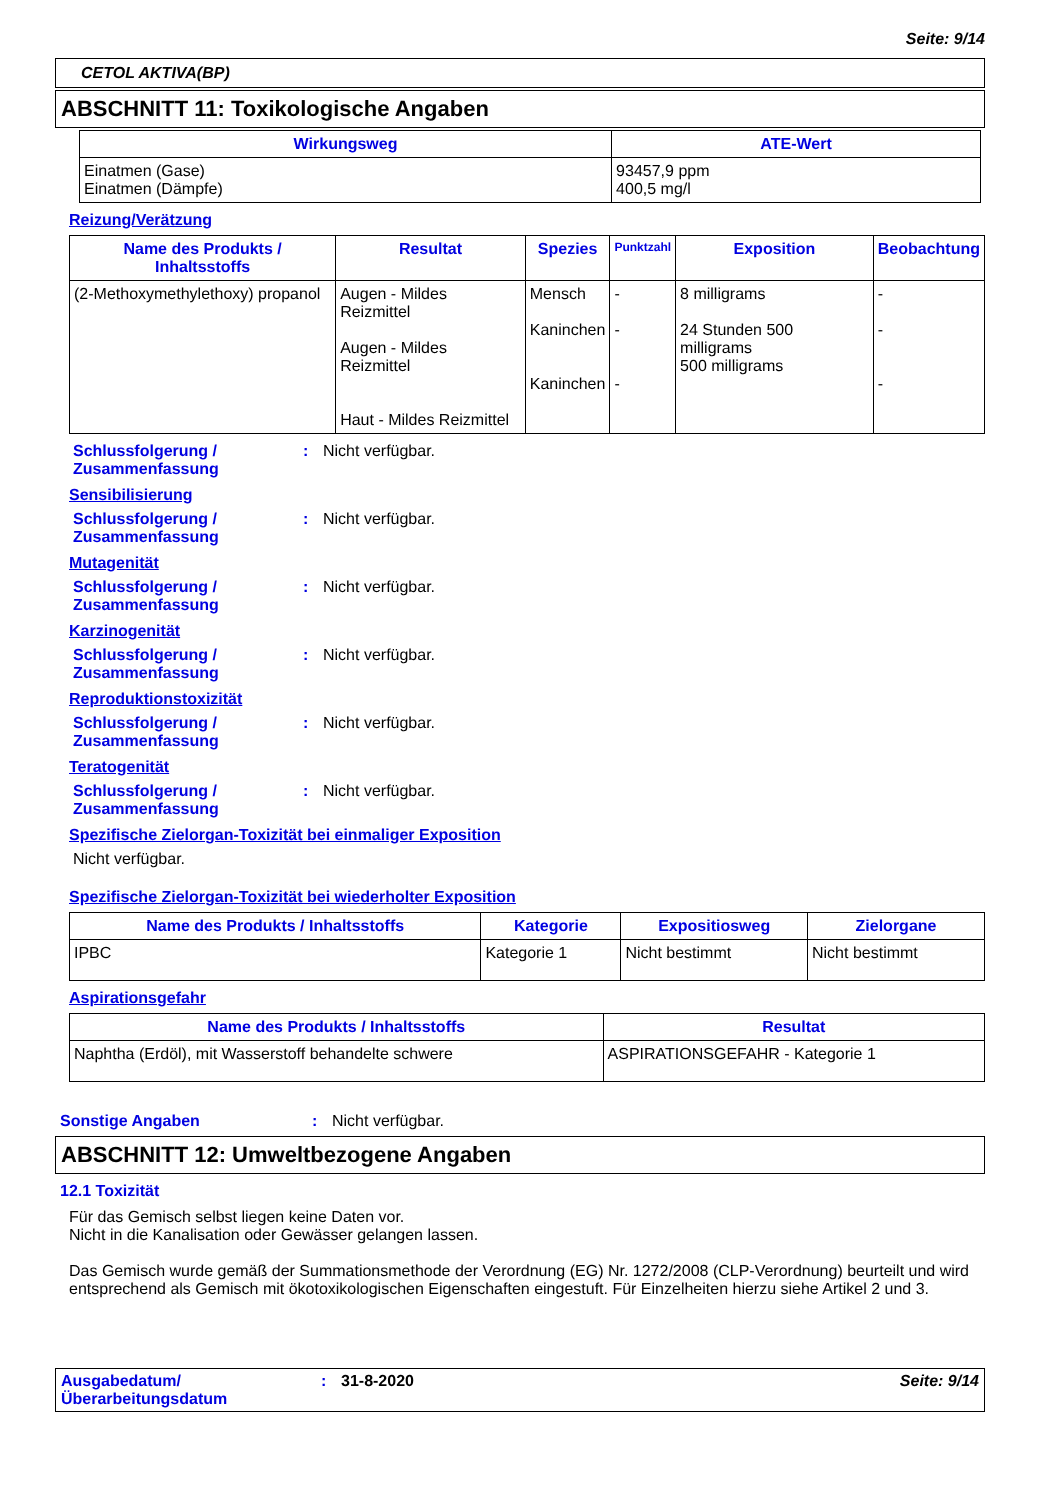Seite: 9/14
CETOL AKTIVA(BP)
ABSCHNITT 11: Toxikologische Angaben
| Wirkungsweg | ATE-Wert |
| --- | --- |
| Einatmen (Gase) Einatmen (Dämpfe) | 93457,9 ppm 400,5 mg/l |
Reizung/Verätzung
| Name des Produkts / Inhaltsstoffs | Resultat | Spezies | Punktzahl | Exposition | Beobachtung |
| --- | --- | --- | --- | --- | --- |
| (2-Methoxymethylethoxy) propanol | Augen - Mildes Reizmittel Augen - Mildes Reizmittel Haut - Mildes Reizmittel | Mensch Kaninchen Kaninchen | - - - | 8 milligrams 24 Stunden 500 milligrams 500 milligrams | - - - |
Schlussfolgerung / Zusammenfassung
: Nicht verfügbar.
Sensibilisierung
Schlussfolgerung / Zusammenfassung
: Nicht verfügbar.
Mutagenität
Schlussfolgerung / Zusammenfassung
: Nicht verfügbar.
Karzinogenität
Schlussfolgerung / Zusammenfassung
: Nicht verfügbar.
Reproduktionstoxizität
Schlussfolgerung / Zusammenfassung
: Nicht verfügbar.
Teratogenität
Schlussfolgerung / Zusammenfassung
: Nicht verfügbar.
Spezifische Zielorgan-Toxizität bei einmaliger Exposition
Nicht verfügbar.
Spezifische Zielorgan-Toxizität bei wiederholter Exposition
| Name des Produkts / Inhaltsstoffs | Kategorie | Expositiosweg | Zielorgane |
| --- | --- | --- | --- |
| IPBC | Kategorie 1 | Nicht bestimmt | Nicht bestimmt |
Aspirationsgefahr
| Name des Produkts / Inhaltsstoffs | Resultat |
| --- | --- |
| Naphtha (Erdöl), mit Wasserstoff behandelte schwere | ASPIRATIONSGEFAHR - Kategorie 1 |
Sonstige Angaben : Nicht verfügbar.
ABSCHNITT 12: Umweltbezogene Angaben
12.1 Toxizität
Für das Gemisch selbst liegen keine Daten vor.
Nicht in die Kanalisation oder Gewässer gelangen lassen.
Das Gemisch wurde gemäß der Summationsmethode der Verordnung (EG) Nr. 1272/2008 (CLP-Verordnung) beurteilt und wird entsprechend als Gemisch mit ökotoxikologischen Eigenschaften eingestuft. Für Einzelheiten hierzu siehe Artikel 2 und 3.
Ausgabedatum/ Überarbeitungsdatum
: 31-8-2020 Seite: 9/14